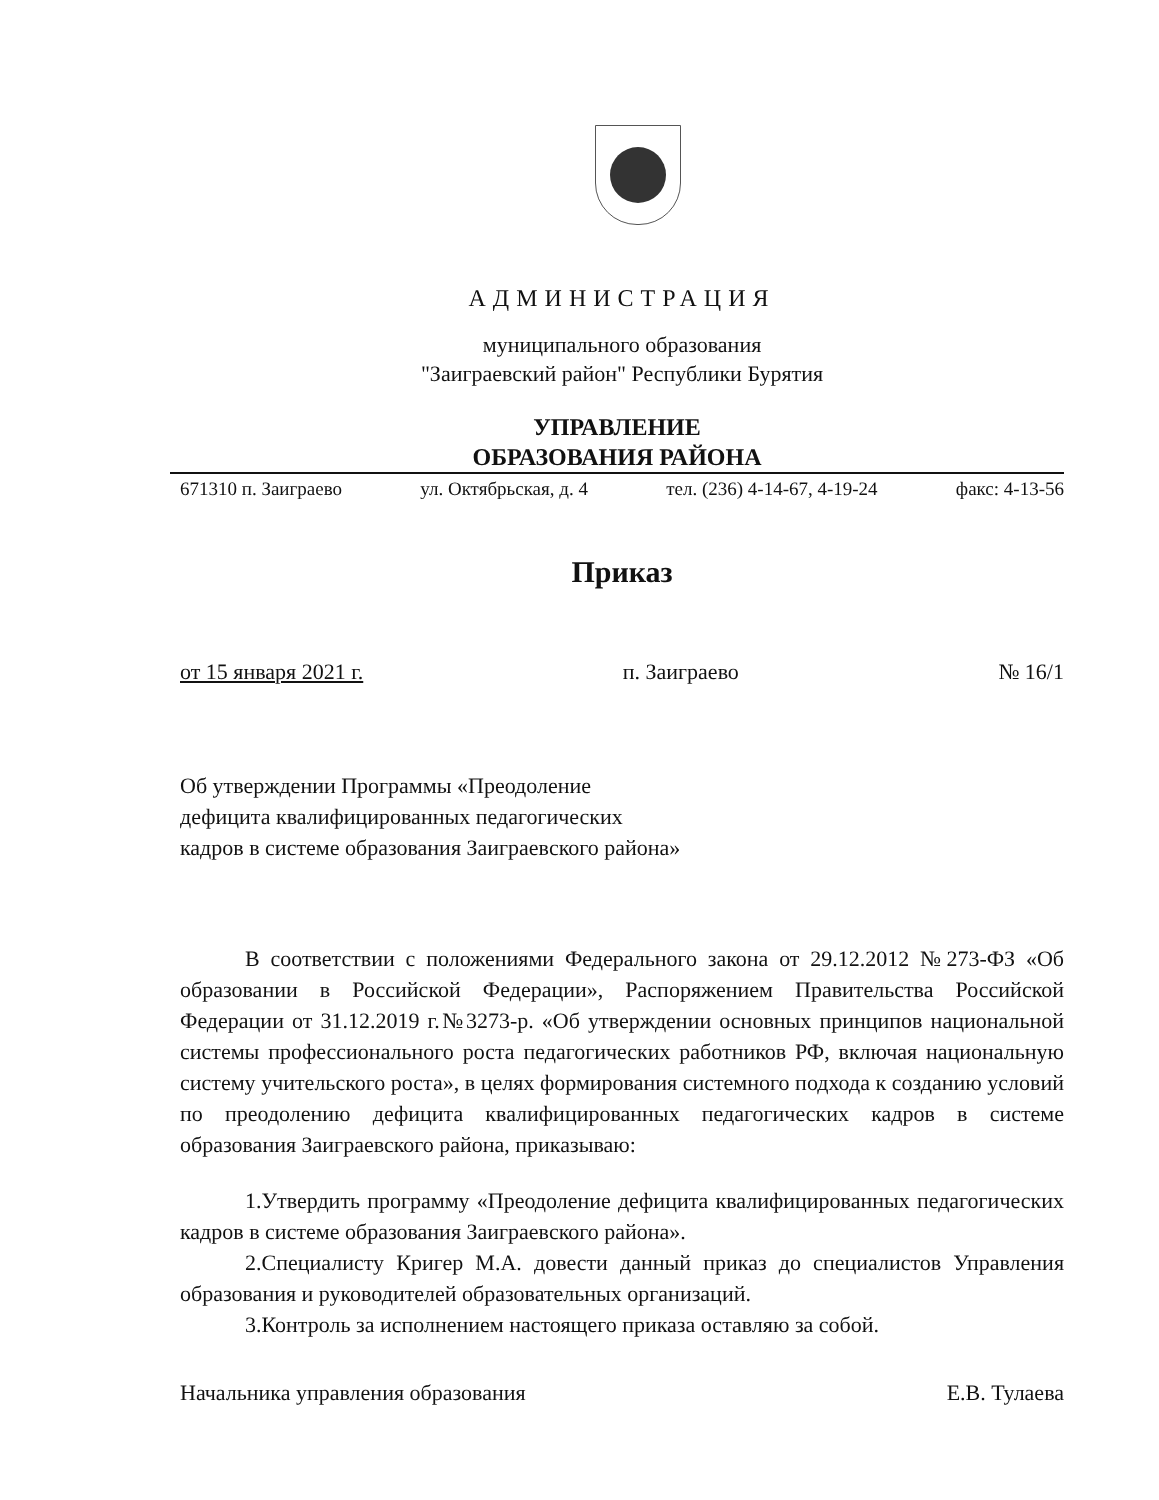АДМИНИСТРАЦИЯ
муниципального образования
"Заиграевский район" Республики Бурятия
УПРАВЛЕНИЕ
ОБРАЗОВАНИЯ РАЙОНА
671310 п. Заиграево ул. Октябрьская, д. 4 тел. (236) 4-14-67, 4-19-24 факс: 4-13-56
Приказ
от 15 января 2021 г. п. Заиграево № 16/1
Об утверждении Программы «Преодоление
дефицита квалифицированных педагогических
кадров в системе образования Заиграевского района»
В соответствии с положениями Федерального закона от 29.12.2012 №273-ФЗ «Об образовании в Российской Федерации», Распоряжением Правительства Российской Федерации от 31.12.2019 г.№3273-р. «Об утверждении основных принципов национальной системы профессионального роста педагогических работников РФ, включая национальную систему учительского роста», в целях формирования системного подхода к созданию условий по преодолению дефицита квалифицированных педагогических кадров в системе образования Заиграевского района, приказываю:
1.Утвердить программу «Преодоление дефицита квалифицированных педагогических кадров в системе образования Заиграевского района».
2.Специалисту Кригер М.А. довести данный приказ до специалистов Управления образования и руководителей образовательных организаций.
3.Контроль за исполнением настоящего приказа оставляю за собой.
Начальника управления образования Е.В. Тулаева